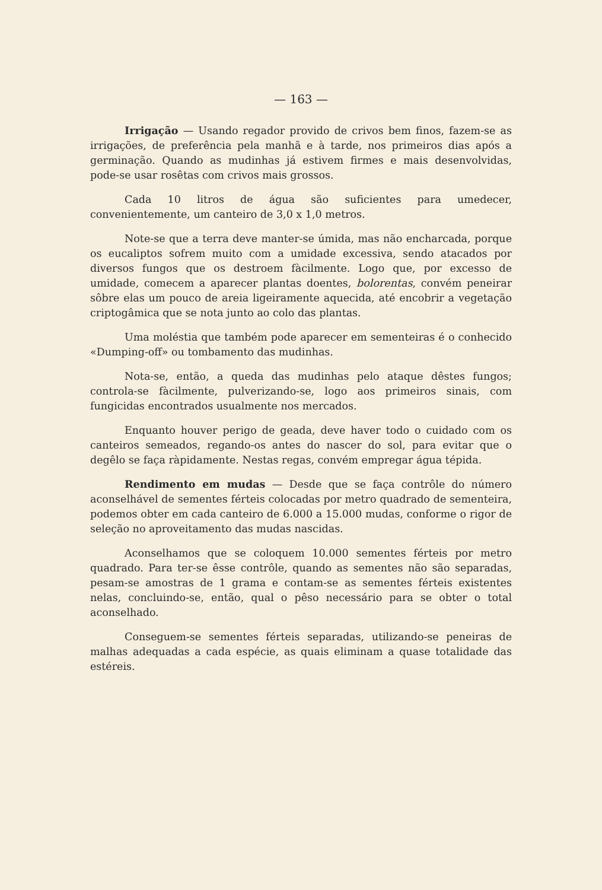— 163 —
Irrigação — Usando regador provido de crivos bem finos, fazem-se as irrigações, de preferência pela manhã e à tarde, nos primeiros dias após a germinação. Quando as mudinhas já estivem firmes e mais desenvolvidas, pode-se usar rosêtas com crivos mais grossos.
Cada 10 litros de água são suficientes para umedecer, convenientemente, um canteiro de 3,0 x 1,0 metros.
Note-se que a terra deve manter-se úmida, mas não encharcada, porque os eucaliptos sofrem muito com a umidade excessiva, sendo atacados por diversos fungos que os destroem fàcilmente. Logo que, por excesso de umidade, comecem a aparecer plantas doentes, bolorentas, convém peneirar sôbre elas um pouco de areia ligeiramente aquecida, até encobrir a vegetação criptogâmica que se nota junto ao colo das plantas.
Uma moléstia que também pode aparecer em sementeiras é o conhecido «Dumping-off» ou tombamento das mudinhas.
Nota-se, então, a queda das mudinhas pelo ataque dêstes fungos; controla-se fàcilmente, pulverizando-se, logo aos primeiros sinais, com fungicidas encontrados usualmente nos mercados.
Enquanto houver perigo de geada, deve haver todo o cuidado com os canteiros semeados, regando-os antes do nascer do sol, para evitar que o degêlo se faça ràpidamente. Nestas regas, convém empregar água tépida.
Rendimento em mudas — Desde que se faça contrôle do número aconselhável de sementes férteis colocadas por metro quadrado de sementeira, podemos obter em cada canteiro de 6.000 a 15.000 mudas, conforme o rigor de seleção no aproveitamento das mudas nascidas.
Aconselhamos que se coloquem 10.000 sementes férteis por metro quadrado. Para ter-se êsse contrôle, quando as sementes não são separadas, pesam-se amostras de 1 grama e contam-se as sementes férteis existentes nelas, concluindo-se, então, qual o pêso necessário para se obter o total aconselhado.
Conseguem-se sementes férteis separadas, utilizando-se peneiras de malhas adequadas a cada espécie, as quais eliminam a quase totalidade das estéreis.